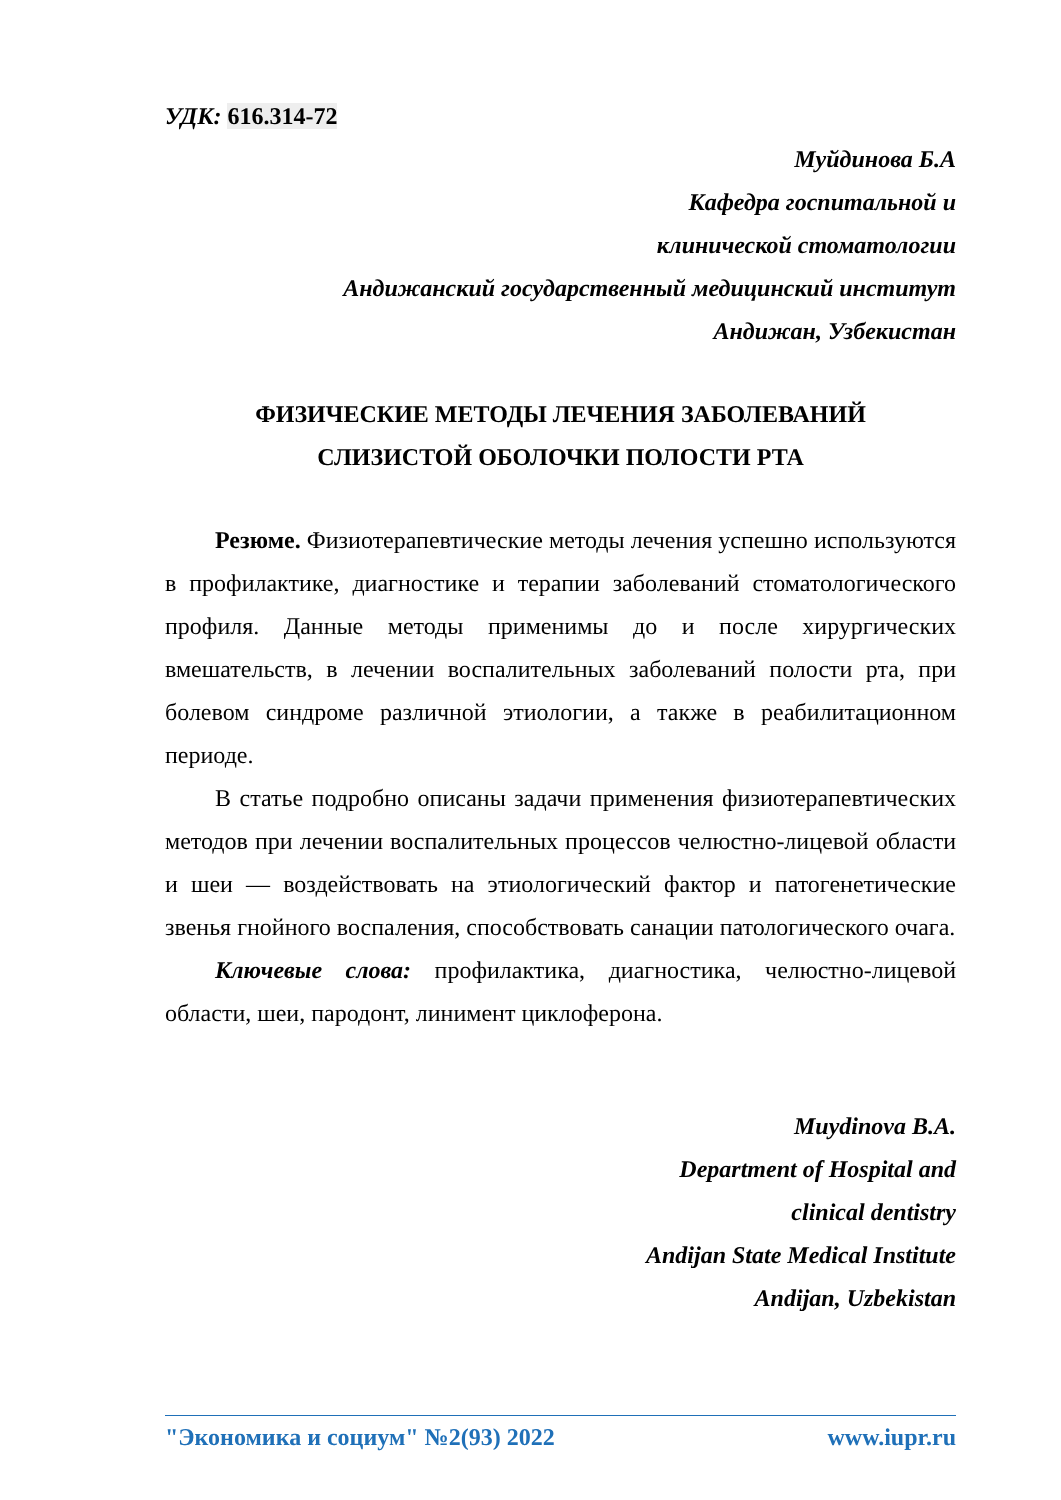УДК: 616.314-72
Муйдинова Б.А
Кафедра госпитальной и
клинической стоматологии
Андижанский государственный медицинский институт
Андижан, Узбекистан
ФИЗИЧЕСКИЕ МЕТОДЫ ЛЕЧЕНИЯ ЗАБОЛЕВАНИЙ
СЛИЗИСТОЙ ОБОЛОЧКИ ПОЛОСТИ РТА
Резюме. Физиотерапевтические методы лечения успешно используются в профилактике, диагностике и терапии заболеваний стоматологического профиля. Данные методы применимы до и после хирургических вмешательств, в лечении воспалительных заболеваний полости рта, при болевом синдроме различной этиологии, а также в реабилитационном периоде.
В статье подробно описаны задачи применения физиотерапевтических методов при лечении воспалительных процессов челюстно-лицевой области и шеи — воздействовать на этиологический фактор и патогенетические звенья гнойного воспаления, способствовать санации патологического очага.
Ключевые слова: профилактика, диагностика, челюстно-лицевой области, шеи, пародонт, линимент циклоферона.
Muydinova B.A.
Department of Hospital and
clinical dentistry
Andijan State Medical Institute
Andijan, Uzbekistan
"Экономика и социум" №2(93) 2022 www.iupr.ru